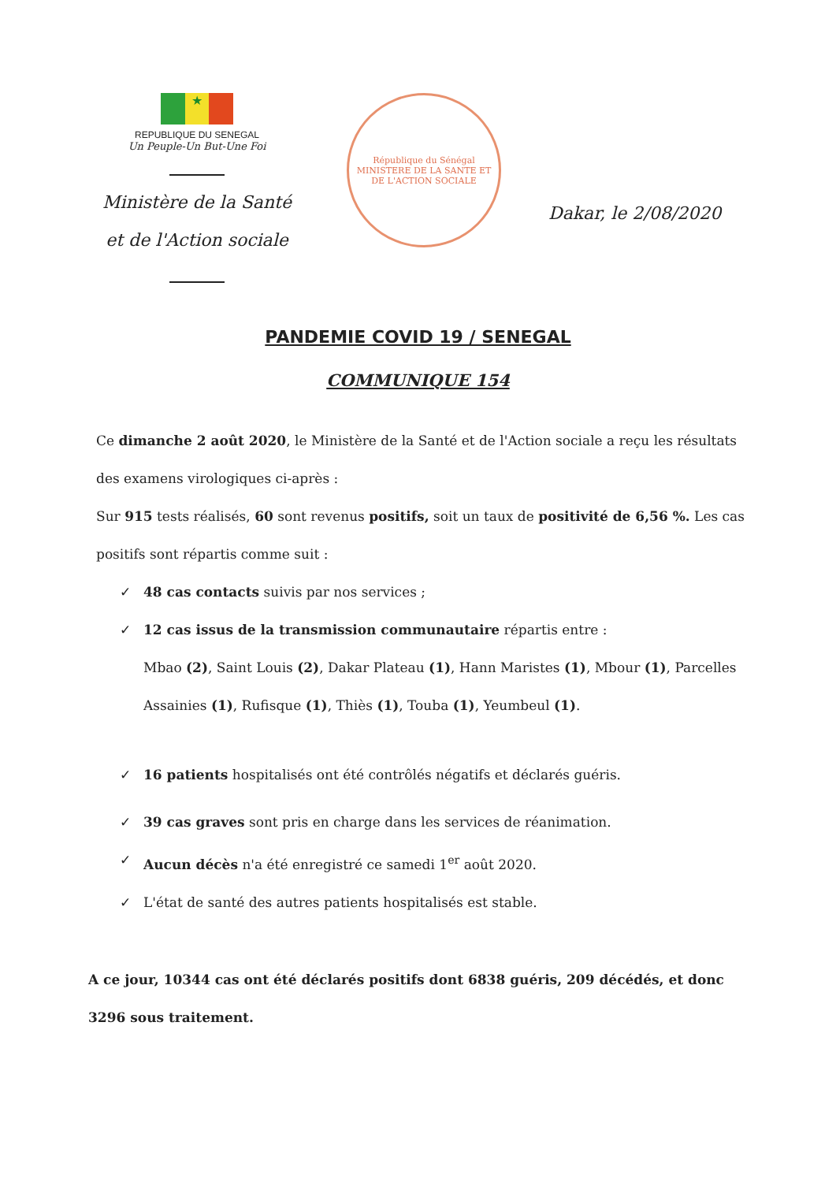★
REPUBLIQUE DU SENEGAL
Un Peuple-Un But-Une Foi
Ministère de la Santé
et de l'Action sociale
République du Sénégal
MINISTERE DE LA SANTE ET DE L'ACTION SOCIALE
Dakar, le 2/08/2020
PANDEMIE COVID 19 / SENEGAL
COMMUNIQUE 154
Ce dimanche 2 août 2020, le Ministère de la Santé et de l'Action sociale a reçu les résultats des examens virologiques ci-après :
Sur 915 tests réalisés, 60 sont revenus positifs, soit un taux de positivité de 6,56 %. Les cas positifs sont répartis comme suit :
✓ 48 cas contacts suivis par nos services ;
✓ 12 cas issus de la transmission communautaire répartis entre :
Mbao (2), Saint Louis (2), Dakar Plateau (1), Hann Maristes (1), Mbour (1), Parcelles Assainies (1), Rufisque (1), Thiès (1), Touba (1), Yeumbeul (1).
✓ 16 patients hospitalisés ont été contrôlés négatifs et déclarés guéris.
✓ 39 cas graves sont pris en charge dans les services de réanimation.
✓ Aucun décès n'a été enregistré ce samedi 1<sup>er</sup> août 2020.
✓ L'état de santé des autres patients hospitalisés est stable.
A ce jour, 10344 cas ont été déclarés positifs dont 6838 guéris, 209 décédés, et donc 3296 sous traitement.